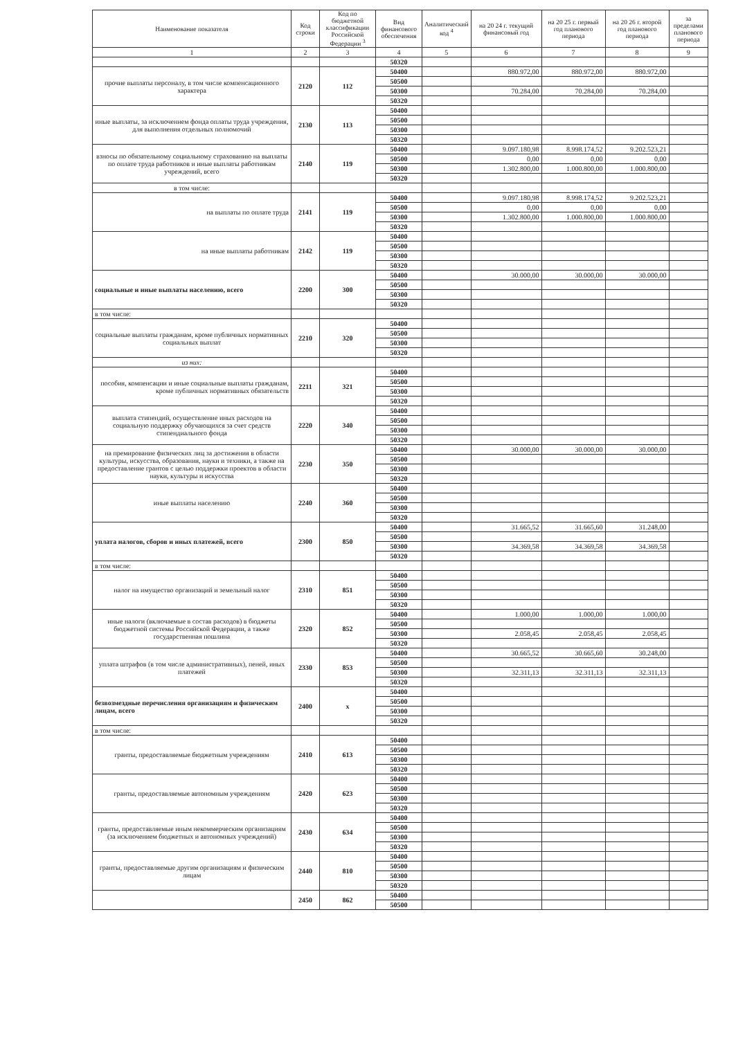| Наименование показателя | Код строки | Код по бюджетной классификации Российской Федерации <sup>3</sup> | Вид финансового обеспечения | Аналитический код <sup>4</sup> | на 20 24 г. текущий финансовый год | на 20 25 г. первый год планового периода | на 20 26 г. второй год планового периода | за пределами планового периода |
| --- | --- | --- | --- | --- | --- | --- | --- | --- |
| 1 | 2 | 3 | 4 | 5 | 6 | 7 | 8 | 9 |
| | | | 50320 | | | | | |
| прочие выплаты персоналу, в том числе компенсационного характера | 2120 | 112 | 50400 | | 880.972,00 | 880.972,00 | 880.972,00 | |
| | | | 50500 | | | | | |
| | | | 50300 | | 70.284,00 | 70.284,00 | 70.284,00 | |
| | | | 50320 | | | | | |
| иные выплаты, за исключением фонда оплаты труда учреждения, для выполнения отдельных полномочий | 2130 | 113 | 50400 | | | | | |
| | | | 50500 | | | | | |
| | | | 50300 | | | | | |
| | | | 50320 | | | | | |
| взносы по обязательному социальному страхованию на выплаты по оплате труда работников и иные выплаты работникам учреждений, всего | 2140 | 119 | 50400 | | 9.097.180,98 | 8.998.174,52 | 9.202.523,21 | |
| | | | 50500 | | 0,00 | 0,00 | 0,00 | |
| | | | 50300 | | 1.302.800,00 | 1.000.800,00 | 1.000.800,00 | |
| | | | 50320 | | | | | |
| в том числе: | | | | | | | | |
| на выплаты по оплате труда | 2141 | 119 | 50400 | | 9.097.180,98 | 8.998.174,52 | 9.202.523,21 | |
| | | | 50500 | | 0,00 | 0,00 | 0,00 | |
| | | | 50300 | | 1.302.800,00 | 1.000.800,00 | 1.000.800,00 | |
| | | | 50320 | | | | | |
| на иные выплаты работникам | 2142 | 119 | 50400 | | | | | |
| | | | 50500 | | | | | |
| | | | 50300 | | | | | |
| | | | 50320 | | | | | |
| социальные и иные выплаты населению, всего | 2200 | 300 | 50400 | | 30.000,00 | 30.000,00 | 30.000,00 | |
| | | | 50500 | | | | | |
| | | | 50300 | | | | | |
| | | | 50320 | | | | | |
| в том числе: | | | | | | | | |
| социальные выплаты гражданам, кроме публичных нормативных социальных выплат | 2210 | 320 | 50400 | | | | | |
| | | | 50500 | | | | | |
| | | | 50300 | | | | | |
| | | | 50320 | | | | | |
| из них: | | | | | | | | |
| пособия, компенсации и иные социальные выплаты гражданам, кроме публичных нормативных обязательств | 2211 | 321 | 50400 | | | | | |
| | | | 50500 | | | | | |
| | | | 50300 | | | | | |
| | | | 50320 | | | | | |
| выплата стипендий, осуществление иных расходов на социальную поддержку обучающихся за счет средств стипендиального фонда | 2220 | 340 | 50400 | | | | | |
| | | | 50500 | | | | | |
| | | | 50300 | | | | | |
| | | | 50320 | | | | | |
| на премирование физических лиц за достижения в области культуры, искусства, образования, науки и техники, а также на предоставление грантов с целью поддержки проектов в области науки, культуры и искусства | 2230 | 350 | 50400 | | 30.000,00 | 30.000,00 | 30.000,00 | |
| | | | 50500 | | | | | |
| | | | 50300 | | | | | |
| | | | 50320 | | | | | |
| иные выплаты населению | 2240 | 360 | 50400 | | | | | |
| | | | 50500 | | | | | |
| | | | 50300 | | | | | |
| | | | 50320 | | | | | |
| уплата налогов, сборов и иных платежей, всего | 2300 | 850 | 50400 | | 31.665,52 | 31.665,60 | 31.248,00 | |
| | | | 50500 | | | | | |
| | | | 50300 | | 34.369,58 | 34.369,58 | 34.369,58 | |
| | | | 50320 | | | | | |
| в том числе: | | | | | | | | |
| налог на имущество организаций и земельный налог | 2310 | 851 | 50400 | | | | | |
| | | | 50500 | | | | | |
| | | | 50300 | | | | | |
| | | | 50320 | | | | | |
| иные налоги (включаемые в состав расходов) в бюджеты бюджетной системы Российской Федерации, а также государственная пошлина | 2320 | 852 | 50400 | | 1.000,00 | 1.000,00 | 1.000,00 | |
| | | | 50500 | | | | | |
| | | | 50300 | | 2.058,45 | 2.058,45 | 2.058,45 | |
| | | | 50320 | | | | | |
| уплата штрафов (в том числе административных), пеней, иных платежей | 2330 | 853 | 50400 | | 30.665,52 | 30.665,60 | 30.248,00 | |
| | | | 50500 | | | | | |
| | | | 50300 | | 32.311,13 | 32.311,13 | 32.311,13 | |
| | | | 50320 | | | | | |
| безвозмездные перечисления организациям и физическим лицам, всего | 2400 | x | 50400 | | | | | |
| | | | 50500 | | | | | |
| | | | 50300 | | | | | |
| | | | 50320 | | | | | |
| в том числе: | | | | | | | | |
| гранты, предоставляемые бюджетным учреждениям | 2410 | 613 | 50400 | | | | | |
| | | | 50500 | | | | | |
| | | | 50300 | | | | | |
| | | | 50320 | | | | | |
| гранты, предоставляемые автономным учреждениям | 2420 | 623 | 50400 | | | | | |
| | | | 50500 | | | | | |
| | | | 50300 | | | | | |
| | | | 50320 | | | | | |
| гранты, предоставляемые иным некоммерческим организациям (за исключением бюджетных и автономных учреждений) | 2430 | 634 | 50400 | | | | | |
| | | | 50500 | | | | | |
| | | | 50300 | | | | | |
| | | | 50320 | | | | | |
| гранты, предоставляемые другим организациям и физическим лицам | 2440 | 810 | 50400 | | | | | |
| | | | 50500 | | | | | |
| | | | 50300 | | | | | |
| | | | 50320 | | | | | |
| | 2450 | 862 | 50400 | | | | | |
| | | | 50500 | | | | | |